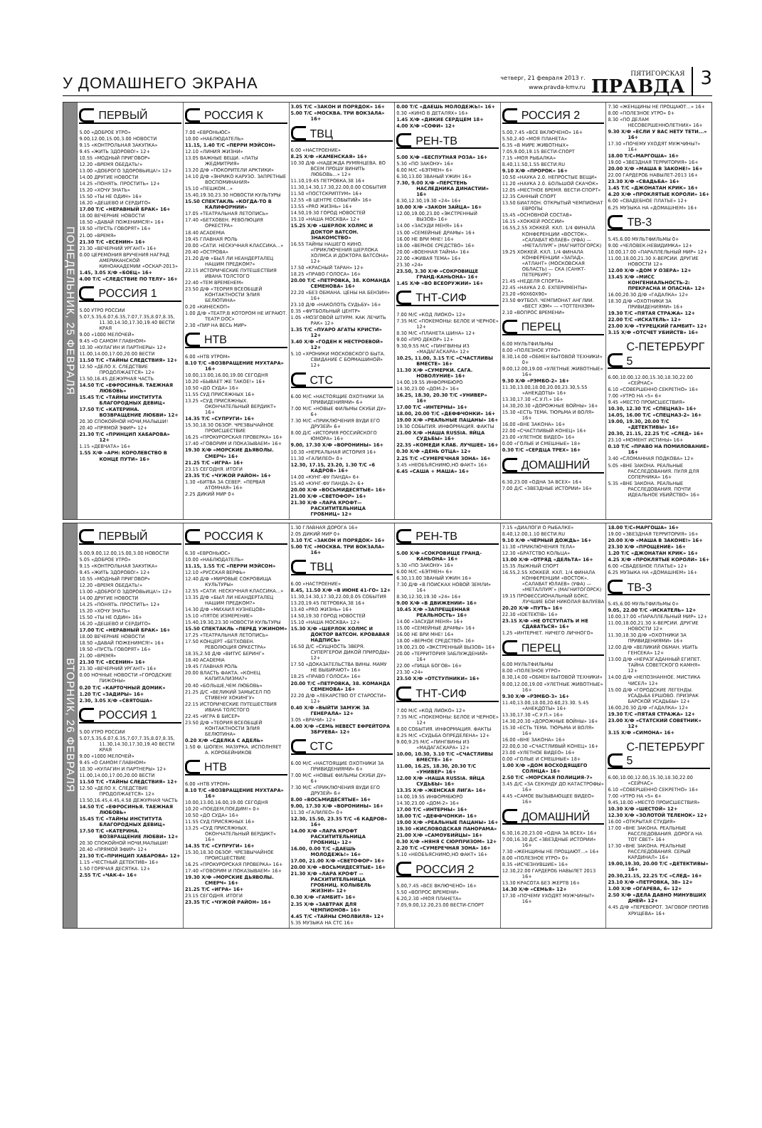У ДОМАШНЕГО ЭКРАНА
четверг, 21 февраля 2013 г.
www.pravda-kmv.ru
ПЯТИГОРСКАЯ
ПРАВДА
3
ПОНЕДЕЛЬНИК, 25 ФЕВРАЛЯ
ПЕРВЫЙ
5.00 «ДОБРОЕ УТРО»
9.00,12.00,15.00,3.00 НОВОСТИ
9.15 «КОНТРОЛЬНАЯ ЗАКУПКА»
9.45 «ЖИТЬ ЗДОРОВО!» 12+
10.55 «МОДНЫЙ ПРИГОВОР»
12.20 «ВРЕМЯ ОБЕДАТЬ!»
13.00 «ДОБРОГО ЗДОРОВЬИЦА!» 12+
14.00 ДРУГИЕ НОВОСТИ
14.25 «ПОНЯТЬ. ПРОСТИТЬ» 12+
15.20 «ХОЧУ ЗНАТЬ»
15.50 «ТЫ НЕ ОДИН» 16+
16.20 «ДЕШЕВО И СЕРДИТО»
17.00 Т/С «НЕРАВНЫЙ БРАК» 16+
18.00 ВЕЧЕРНИЕ НОВОСТИ
18.50 «ДАВАЙ ПОЖЕНИМСЯ!» 16+
19.50 «ПУСТЬ ГОВОРЯТ» 16+
21.00 «ВРЕМЯ»
21.30 Т/С «ЕСЕНИН» 16+
23.30 «ВЕЧЕРНИЙ УРГАНТ» 16+
0.00 ЦЕРЕМОНИЯ ВРУЧЕНИЯ НАГРАД АМЕРИКАНСКОЙ КИНОАКАДЕМИИ «ОСКАР-2013»
1.45, 3.05 Х/Ф «БОЕЦ» 16+
4.00 Т/С «СЛЕДСТВИЕ ПО ТЕЛУ» 16+
РОССИЯ 1
5.00 УТРО РОССИИ
5.07,5.35,6.07,6.35,7.07,7.35,8.07,8.35, 11.30,14.30,17.30,19.40 ВЕСТИ КРАЯ
9.00 «1000 МЕЛОЧЕЙ»
9.45 «О САМОМ ГЛАВНОМ»
10.30 «КУЛАГИН И ПАРТНЕРЫ» 12+
11.00,14.00,17.00,20.00 ВЕСТИ
11.50 Т/С «ТАЙНЫ СЛЕДСТВИЯ» 12+
12.50 «ДЕЛО Х. СЛЕДСТВИЕ ПРОДОЛЖАЕТСЯ» 12+
13.50,16.45 ДЕЖУРНАЯ ЧАСТЬ
14.50 Т/С «ЕФРОСИНЬЯ. ТАЕЖНАЯ ЛЮБОВЬ»
15.45 Т/С «ТАЙНЫ ИНСТИТУТА БЛАГОРОДНЫХ ДЕВИЦ»
17.50 Т/С «КАТЕРИНА. ВОЗВРАЩЕНИЕ ЛЮБВИ» 12+
20.30 СПОКОЙНОЙ НОЧИ,МАЛЫШИ!
20.40 «ПРЯМОЙ ЭФИР» 12+
21.30 Т/С «ПРИНЦИП ХАБАРОВА» 12+
1.15 «ДЕВЧАТА» 16+
1.55 Х/Ф «АРН: КОРОЛЕВСТВО В КОНЦЕ ПУТИ» 16+
РОССИЯ К
7.00 «ЕВРОНЬЮС»
10.00 «НАБЛЮДАТЕЛЬ»
11.15, 1.40 Т/С «ПЕРРИ МЭЙСОН»
12.10 «ЛИНИЯ ЖИЗНИ»
13.05 ВАЖНЫЕ ВЕЩИ. «ЛАТЫ ЖЕДМИТРИЯ»
13.20 Д/Ф «ПОКОРИТЕЛИ АРКТИКИ»
14.10 Д/Ф «ЭНРИКО КАРУЗО. ЗАПРЕТНЫЕ ВОСПОМИНАНИЯ»
15.10 «ПЕШКОМ...»
15.40,19.30,23.30 НОВОСТИ КУЛЬТУРЫ
15.50 СПЕКТАКЛЬ «КОГДА-ТО В КАЛИФОРНИИ»
17.05 «ТЕАТРАЛЬНАЯ ЛЕТОПИСЬ»
17.40 «БЕТХОВЕН. РЕВОЛЮЦИЯ ОРКЕСТРА»
18.40 ACADEMIA
19.45 ГЛАВНАЯ РОЛЬ
20.00 «САТИ. НЕСКУЧНАЯ КЛАССИКА...»
20.40 «ОСТРОВА»
21.20 Д/Ф «БЫЛ ЛИ НЕАНДЕРТАЛЕЦ НАШИМ ПРЕДКОМ?»
22.15 ИСТОРИЧЕСКИЕ ПУТЕШЕСТВИЯ ИВАНА ТОЛСТОГО
22.40 «ТЕМ ВРЕМЕНЕМ»
23.50 Д/Ф «ТЕОРИЯ ВСЕОБЩЕЙ КОНТАКТНОСТИ ЭЛИЯ БЕЛЮТИНА»
0.20 «КИНЕСКОП»
1.00 Д/Ф «ТЕАТР,В КОТОРОМ НЕ ИГРАЮТ. ТЕАТР.DOC»
2.30 «ПИР НА ВЕСЬ МИР»
НТВ
6.00 «НТВ УТРОМ»
8.10 Т/С «ВОЗВРАЩЕНИЕ МУХТАРА» 16+
10.00,13.00,16.00,19.00 СЕГОДНЯ
10.20 «БЫВАЕТ ЖЕ ТАКОЕ!» 16+
10.50 «ДО СУДА» 16+
11.55 СУД ПРИСЯЖНЫХ 16+
13.25 «СУД ПРИСЯЖНЫХ. ОКОНЧАТЕЛЬНЫЙ ВЕРДИКТ» 16+
14.35 Т/С «СУПРУГИ» 16+
15.30,18.30 ОБЗОР. ЧРЕЗВЫЧАЙНОЕ ПРОИСШЕСТВИЕ
16.25 «ПРОКУРОРСКАЯ ПРОВЕРКА» 16+
17.40 «ГОВОРИМ И ПОКАЗЫВАЕМ» 16+
19.30 Х/Ф «МОРСКИЕ ДЬЯВОЛЫ. СМЕРЧ» 16+
21.25 Т/С «ИГРА» 16+
23.15 СЕГОДНЯ. ИТОГИ
23.35 Т/С «ЧУЖОЙ РАЙОН» 16+
1.30 «БИТВА ЗА СЕВЕР. «ПЕРВАЯ АТОМНАЯ» 16+
2.25 ДИКИЙ МИР 0+
3.05 Т/С «ЗАКОН И ПОРЯДОК» 16+
5.00 Т/С «МОСКВА. ТРИ ВОКЗАЛА» 16+
ТВЦ
6.00 «НАСТРОЕНИЕ»
8.25 Х/Ф «КАМЕНСКАЯ» 16+
10.30 Д/Ф «НАДЕЖДА РУМЯНЦЕВА. ВО ВСЕМ ПРОШУ ВИНИТЬ ЛЮБОВЬ...» 12+
11.10,19.45 ПЕТРОВКА,38 16+
11.30,14.30,17.30,22.00,0.00 СОБЫТИЯ
11.50 «ПОСТСКРИПТУМ» 16+
12.55 «В ЦЕНТРЕ СОБЫТИЙ» 16+
13.55 «PRO ЖИЗНЬ» 16+
14.50,19.30 ГОРОД НОВОСТЕЙ
15.10 «НАША МОСКВА» 12+
15.25 Х/Ф «ШЕРЛОК ХОЛМС И ДОКТОР ВАТСОН. ЗНАКОМСТВО»
16.55 ТАЙНЫ НАШЕГО КИНО. «ПРИКЛЮЧЕНИЯ ШЕРЛОКА ХОЛМСА И ДОКТОРА ВАТСОНА» 12+
17.50 «КРАСНЫЙ ТАРАН» 12+
18.25 «ПРАВО ГОЛОСА» 16+
20.00 Т/С «ПЕТРОВКА, 38. КОМАНДА СЕМЕНОВА» 16+
22.20 «БЕЗ ОБМАНА. ЦЕНЫ НА БЕНЗИН» 16+
23.10 Д/Ф «НАКОЛОТЬ СУДЬБУ» 16+
0.35 «ФУТБОЛЬНЫЙ ЦЕНТР»
1.05 «МОЗГОВОЙ ШТУРМ. КАК ЛЕЧИТЬ РАК» 12+
1.35 Т/С «ПУАРО АГАТЫ КРИСТИ» 12+
3.40 Х/Ф «ГОДЕН К НЕСТРОЕВОЙ» 12+
5.10 «ХРОНИКИ МОСКОВСКОГО БЫТА. СВИДАНИЕ С БОРМАШИНОЙ» 12+
СТС
6.00 М/С «НАСТОЯЩИЕ ОХОТНИКИ ЗА ПРИВИДЕНИЯМИ» 6+
7.00 М/С «НОВЫЕ ФИЛЬМЫ СКУБИ ДУ» 6+
7.30 М/С «ПРИКЛЮЧЕНИЯ ВУДИ ЕГО ДРУЗЕЙ» 6+
8.00 Д/С «ИСТОРИЯ РОССИЙСКОГО ЮМОРА» 16+
9.00, 17.30 Х/Ф «ВОРОНИНЫ» 16+
10.30 «НЕРЕАЛЬНАЯ ИСТОРИЯ 16+
11.30 «ГАЛИЛЕО» 0+
12.30, 17.15, 23.20, 1.30 Т/С «6 КАДРОВ» 16+
14.00 «КУНГ-ФУ ПАНДА» 6+
15.40 «КУНГ-ФУ ПАНДА-2» 6+
20.00 Х/Ф «ВОСЬМИДЕСЯТЫЕ» 16+
21.00 Х/Ф «СВЕТОФОР» 16+
21.30 Х/Ф «ЛАРА КРОФТ— РАСХИТИТЕЛЬНИЦА ГРОБНИЦ» 12+
0.00 Т/С «ДАЕШЬ МОЛОДЕЖЬ!» 16+
0.30 «КИНО В ДЕТАЛЯХ» 16+
1.45 Х/Ф «ДИКИЕ СЕРДЦЕМ 18+
4.00 Х/Ф «СОФИ» 12+
РЕН-ТВ
5.00 Х/Ф «БЕСПУТНАЯ РОЗА» 16+
5.30 «ПО ЗАКОНУ» 16+
6.00 М/С «БЭТМЕН» 6+
6.30,13.00 ЗВАНЫЙ УЖИН 16+
7.30, 9.00 Х/Ф «ПЕРСТЕНЬ НАСЛЕДНИКА ДИНАСТИИ» 16+
8.30,12.30,19.30 «24» 16+
10.00 Х/Ф «ЗАКОН ЗАЙЦА» 16+
12.00,19.00,23.00 «ЭКСТРЕННЫЙ ВЫЗОВ» 16+
14.00 «ЗАСУДИ МЕНЯ» 16+
15.00 «СЕМЕЙНЫЕ ДРАМЫ» 16+
16.00 НЕ ВРИ МНЕ! 16+
18.00 «ВЕРНОЕ СРЕДСТВО» 16+
20.00 «ВОЕННАЯ ТАЙНА» 16+
22.00 «ЖИВАЯ ТЕМА» 16+
23.30 «24»
23.50, 3.30 Х/Ф «СОКРОВИЩЕ ГРАНД-КАНЬОНА» 16+
1.45 Х/Ф «ВО ВСЕОРУЖИИ» 16+
ТНТ-СИФ
7.00 М/С «КОД ЛИОКО» 12+
7.35 М/С «ПОКЕМОНЫ: БЕЛОЕ И ЧЕРНОЕ» 12+
8.30 М/С «ПЛАНЕТА ШИНА» 12+
9.00 «ПРО ДЕКОР» 12+
9.30,9.55 М/С «ПИНГВИНЫ ИЗ «МАДАГАСКАРА» 12+
10.25, 11.00, 3.15 Т/С «СЧАСТЛИВЫ ВМЕСТЕ» 16+
11.30 Х/Ф «СУМЕРКИ. САГА. НОВОЛУНИЕ» 16+
14.00,19.55 ИНФОРМБЮРО
14.30,23.00 «ДОМ-2» 16+
16.25, 18.30, 20.30 Т/С «УНИВЕР» 16+
17.00 Т/С «ИНТЕРНЫ» 16+
18.00, 20.00 Т/С «ДЕФФЧОНКИ» 16+
19.00 Х/Ф «РЕАЛЬНЫЕ ПАЦАНЫ» 16+
19.30 СОБЫТИЯ. ИНФОРМАЦИЯ. ФАКТЫ
21.00 Х/Ф «НАША RUSSIA. ЯЙЦА СУДЬБЫ» 16+
22.35 «КОМЕДИ КЛАБ. ЛУЧШЕЕ» 16+
0.30 Х/Ф «ДЕНЬ ОТЦА» 12+
2.25 Т/С «СУМЕРЕЧНАЯ ЗОНА» 16+
3.45 «НЕОБЪЯСНИМО,НО ФАКТ» 16+
6.45 «САША + МАША» 16+
РОССИЯ 2
5.00,7.45 «ВСЕ ВКЛЮЧЕНО» 16+
5.50,2.40 «МОЯ ПЛАНЕТА»
6.35 «В МИРЕ ЖИВОТНЫХ»
7.05,9.00,19.15 ВЕСТИ-СПОРТ
7.15 «МОЯ РЫБАЛКА»
8.40,11.50,1.55 ВЕСТИ.RU
9.10 Х/Ф «ПРОРОК» 16+
10.50 «НАУКА 2.0. НЕПРОСТЫЕ ВЕЩИ»
11.20 «НАУКА 2.0. БОЛЬШОЙ СКАЧОК»
12.05 «МЕСТНОЕ ВРЕМЯ. ВЕСТИ-СПОРТ»
12.35 САННЫЙ СПОРТ
13.50 БИАТЛОН. ОТКРЫТЫЙ ЧЕМПИОНАТ ЕВРОПЫ
15.45 «ОСНОВНОЙ СОСТАВ»
16.15 «ХОККЕЙ РОССИИ»
16.55,2.55 ХОККЕЙ. КХЛ. 1/4 ФИНАЛА КОНФЕРЕНЦИИ «ВОСТОК». «САЛАВАТ ЮЛАЕВ» (УФА) — «МЕТАЛЛУРГ» (МАГНИТОГОРСК)
19.25 ХОККЕЙ. КХЛ. 1/4 ФИНАЛА КОНФЕРЕНЦИИ «ЗАПАД». «АТЛАНТ» (МОСКОВСКАЯ ОБЛАСТЬ) — СКА (САНКТ-ПЕТЕРБУРГ)
21.45 «НЕДЕЛЯ СПОРТА»
22.45 «НАУКА 2.0. ЕХПЕРИМЕНТЫ»
23.20 «90Х60Х90»
23.50 ФУТБОЛ. ЧЕМПИОНАТ АНГЛИИ. «ВЕСТ ХЭМ» — «ТОТТЕНХЭМ»
2.10 «ВОПРОС ВРЕМЕНИ»
ПЕРЕЦ
6.00 МУЛЬТФИЛЬМЫ
8.00 «ПОЛЕЗНОЕ УТРО»
8.30,14.00 «ОБМЕН БЫТОВОЙ ТЕХНИКИ» 0+
9.00,12.00,19.00 «УЛЕТНЫЕ ЖИВОТНЫЕ» 16+
9.30 Х/Ф «РЭМБО-2» 16+
11.30,13.00,18.00,20.00,23.30,5.55 «АНЕКДОТЫ» 16+
13.30,17.30 «С.У.П.» 16+
14.30,20.30 «ДОРОЖНЫЕ ВОЙНЫ» 16+
15.30 «ЕСТЬ ТЕМА. ТЮРЬМА И ВОЛЯ» 16+
16.00 «ВНЕ ЗАКОНА» 16+
22.00 «СЧАСТЛИВЫЙ КОНЕЦ» 16+
23.00 «УЛЕТНОЕ ВИДЕО» 16+
0.00 «ГОЛЫЕ И СМЕШНЫЕ» 18+
0.30 Т/С «СЕРДЦА ТРЕХ» 16+
ДОМАШНИЙ
6.30,23.00 «ОДНА ЗА ВСЕХ» 16+
7.00 Д/С «ЗВЕЗДНЫЕ ИСТОРИИ» 16+
7.30 «ЖЕНЩИНЫ НЕ ПРОЩАЮТ...» 16+
8.00 «ПОЛЕЗНОЕ УТРО» 0+
8.30 «ПО ДЕЛАМ НЕСОВЕРШЕННОЛЕТНИХ» 16+
9.30 Х/Ф «ЕСЛИ У ВАС НЕТУ ТЕТИ...» 16+
17.30 «ПОЧЕМУ УХОДЯТ МУЖЧИНЫ?» 16+
18.00 Т/С«МАРГОША» 16+
19.00 «ЗВЕЗДНАЯ ТЕРРИТОРИЯ» 16+
20.00 Х/Ф «МАША В ЗАКОНЕ!» 16+
22.00 ГАРДЕРОБ НАВЫЛЕТ-2013 16+
23.30 Х/Ф «СВАДЬБА» 16+
1.45 Т/С «ДЖОНАТАН КРИК» 16+
4.20 Х/Ф «ПРОКЛЯТЫЕ КОРОЛИ» 16+
6.00 «СВАДЕБНОЕ ПЛАТЬЕ» 12+
6.25 МУЗЫКА НА «ДОМАШНЕМ» 16+
ТВ-3
5.45,6.00 МУЛЬТФИЛЬМЫ 0+
9.00 «ЧЕЛОВЕК-НЕВИДИМКА» 12+
10.00,17.00 «ПАРАЛЛЕЛЬНЫЙ МИР» 12+
11.00,18.00,21.30 Х-ВЕРСИИ. ДРУГИЕ НОВОСТИ 12+
12.00 Х/Ф «ДОМ У ОЗЕРА» 12+
13.45 Х/Ф «МИСС КОНГЕНИАЛЬНОСТЬ-2: ПРЕКРАСНА И ОПАСНА» 12+
16.00,20.30 Д/Ф «ГАДАЛКА» 12+
18.30 Д/Ф «ОХОТНИКИ ЗА ПРИВИДЕНИЯМИ» 16+
19.30 Т/С «ПЯТАЯ СТРАЖА» 12+
22.00 Т/С «ИСКАТЕЛЬ» 12+
23.00 Х/Ф «ТУРЕЦКИЙ ГАМБИТ» 12+
3.15 Х/Ф «ОТСЧЕТ УБИЙСТВ» 16+
С-ПЕТЕРБУРГ 5
6.00,10.00,12.00,15.30,18.30,22.00 «СЕЙЧАС»
6.10 «СОВЕРШЕННО СЕКРЕТНО» 16+
7.00 «УТРО НА «5» 6+
9.45 «МЕСТО ПРОИСШЕСТВИЯ»
10.30, 12.30 Т/С «СПЕЦНАЗ» 16+
14.05, 16.00 Т/С «СПЕЦНАЗ-2» 16+
19.00, 19.30, 20.00 Т/С «ДЕТЕКТИВЫ» 16+
20.30, 21.15, 22.25 Т/С «СЛЕД» 16+
23.10 «МОМЕНТ ИСТИНЫ» 16+
0.10 Т/С «ПРАВО НА ПОМИЛОВАНИЕ» 16+
3.40 «СЛОМАННАЯ ПОДКОВА» 12+
5.05 «ВНЕ ЗАКОНА. РЕАЛЬНЫЕ РАССЛЕДОВАНИЯ. ПУЛЯ ДЛЯ СОПЕРНИКА» 16+
5.35 «ВНЕ ЗАКОНА. РЕАЛЬНЫЕ РАССЛЕДОВАНИЯ. ПОЧТИ ИДЕАЛЬНОЕ УБИЙСТВО» 16+
ВТОРНИК, 26 ФЕВРАЛЯ
ПЕРВЫЙ
5.00,9.00,12.00,15.00,3.00 НОВОСТИ
5.05 «ДОБРОЕ УТРО»
9.15 «КОНТРОЛЬНАЯ ЗАКУПКА»
9.45 «ЖИТЬ ЗДОРОВО!» 12+
10.55 «МОДНЫЙ ПРИГОВОР»
12.20 «ВРЕМЯ ОБЕДАТЬ!»
13.00 «ДОБРОГО ЗДОРОВЬИЦА!» 12+
14.00 ДРУГИЕ НОВОСТИ
14.25 «ПОНЯТЬ. ПРОСТИТЬ» 12+
15.20 «ХОЧУ ЗНАТЬ»
15.50 «ТЫ НЕ ОДИН» 16+
16.20 «ДЕШЕВО И СЕРДИТО»
17.00 Т/С «НЕРАВНЫЙ БРАК» 16+
18.00 ВЕЧЕРНИЕ НОВОСТИ
18.50 «ДАВАЙ ПОЖЕНИМСЯ!» 16+
19.50 «ПУСТЬ ГОВОРЯТ» 16+
21.00 «ВРЕМЯ»
21.30 Т/С «ЕСЕНИН» 16+
23.30 «ВЕЧЕРНИЙ УРГАНТ» 16+
0.00 НОЧНЫЕ НОВОСТИ «ГОРОДСКИЕ ПИЖОНЫ»
0.20 Т/С «КАРТОЧНЫЙ ДОМИК»
1.20 Т/С «ЗАДИРЫ» 16+
2.30, 3.05 Х/Ф «СВЯТОША»
РОССИЯ 1
5.00 УТРО РОССИИ
5.07,5.35,6.07,6.35,7.07,7.35,8.07,8.35, 11.30,14.30,17.30,19.40 ВЕСТИ КРАЯ
9.00 «1000 МЕЛОЧЕЙ»
9.45 «О САМОМ ГЛАВНОМ»
10.30 «КУЛАГИН И ПАРТНЕРЫ» 12+
11.00,14.00,17.00,20.00 ВЕСТИ
11.50 Т/С «ТАЙНЫ СЛЕДСТВИЯ» 12+
12.50 «ДЕЛО Х. СЛЕДСТВИЕ ПРОДОЛЖАЕТСЯ» 12+
13.50,16.45,4.45,4.58 ДЕЖУРНАЯ ЧАСТЬ
14.50 Т/С «ЕФРОСИНЬЯ. ТАЕЖНАЯ ЛЮБОВЬ»
15.45 Т/С «ТАЙНЫ ИНСТИТУТА БЛАГОРОДНЫХ ДЕВИЦ»
17.50 Т/С «КАТЕРИНА. ВОЗВРАЩЕНИЕ ЛЮБВИ» 12+
20.30 СПОКОЙНОЙ НОЧИ,МАЛЫШИ!
20.40 «ПРЯМОЙ ЭФИР» 12+
21.30 Т/С«ПРИНЦИП ХАБАРОВА» 12+
1.15 «ЧЕСТНЫЙ ДЕТЕКТИВ» 16+
1.50 ГОРЯЧАЯ ДЕСЯТКА. 12+
2.55 Т/С «ЧАК-4» 16+
РОССИЯ К
6.30 «ЕВРОНЬЮС»
10.00 «НАБЛЮДАТЕЛЬ»
11.15, 1.55 Т/С «ПЕРРИ МЭЙСОН»
12.10 «РУССКАЯ ВЕРФЬ»
12.40 Д/Ф «МИРОВЫЕ СОКРОВИЩА КУЛЬТУРЫ»
12.55 «САТИ. НЕСКУЧНАЯ КЛАССИКА...»
13.35 Д/Ф «БЫЛ ЛИ НЕАНДЕРТАЛЕЦ НАШИМ ПРЕДКОМ?»
14.30 Д/Ф «МИХАИЛ КУЗНЕЦОВ»
15.10 «ПЯТОЕ ИЗМЕРЕНИЕ»
15.40,19.30,23.30 НОВОСТИ КУЛЬТУРЫ
15.50 СПЕКТАКЛЬ «ПЕРЕД УЖИНОМ»
17.25 «ТЕАТРАЛЬНАЯ ЛЕТОПИСЬ»
17.50 КОНЦЕРТ «БЕТХОВЕН. РЕВОЛЮЦИЯ ОРКЕСТРА»
18.35,2.50 Д/Ф «ВИТУС БЕРИНГ»
18.40 ACADEMIA
19.45 ГЛАВНАЯ РОЛЬ
20.00 ВЛАСТЬ ФАКТА. «КОНЕЦ КАПИТАЛИЗМА?»
20.40 «БОЛЬШЕ,ЧЕМ ЛЮБОВЬ»
21.25 Д/С «ВЕЛИКИЙ ЗАМЫСЕЛ ПО СТИВЕНУ ХОКИНГУ»
22.15 ИСТОРИЧЕСКИЕ ПУТЕШЕСТВИЯ ИВАНА ТОЛСТОГО
22.45 «ИГРА В БИСЕР»
23.50 Д/Ф «ТЕОРИЯ ВСЕОБЩЕЙ КОНТАКТНОСТИ ЭЛИЯ БЕЛЮТИНА»
0.20 Х/Ф «СДЕЛКА С АДЕЛЬ»
1.50 Ф. ШОПЕН. МАЗУРКА. ИСПОЛНЯЕТ А. КОРОБЕЙНИКОВ
НТВ
6.00 «НТВ УТРОМ»
8.10 Т/С «ВОЗВРАЩЕНИЕ МУХТАРА» 16+
10.00,13.00,16.00,19.00 СЕГОДНЯ
10.20 «ПОЕДЕМ,ПОЕДИМ!» 0+
10.50 «ДО СУДА» 16+
11.55 СУД ПРИСЯЖНЫХ 16+
13.25 «СУД ПРИСЯЖНЫХ. ОКОНЧАТЕЛЬНЫЙ ВЕРДИКТ» 16+
14.35 Т/С «СУПРУГИ» 16+
15.30,18.30 ОБЗОР. ЧРЕЗВЫЧАЙНОЕ ПРОИСШЕСТВИЕ
16.25 «ПРОКУРОРСКАЯ ПРОВЕРКА» 16+
17.40 «ГОВОРИМ И ПОКАЗЫВАЕМ» 16+
19.30 Х/Ф «МОРСКИЕ ДЬЯВОЛЫ. СМЕРЧ» 16+
21.25 Т/С «ИГРА» 16+
23.15 СЕГОДНЯ. ИТОГИ
23.35 Т/С «ЧУЖОЙ РАЙОН» 16+
1.30 ГЛАВНАЯ ДОРОГА 16+
2.05 ДИКИЙ МИР 0+
3.10 Т/С «ЗАКОН И ПОРЯДОК» 16+
5.00 Т/С «МОСКВА. ТРИ ВОКЗАЛА» 16+
ТВЦ
6.00 «НАСТРОЕНИЕ»
8.45, 11.50 Х/Ф «В ИЮНЕ 41-ГО» 12+
11.30,14.30,17.30,22.00,0.05 СОБЫТИЯ
13.20,19.45 ПЕТРОВКА,38 16+
13.40 «PRO ЖИЗНЬ» 16+
14.50,19.30 ГОРОД НОВОСТЕЙ
15.10 «НАША МОСКВА» 12+
15.30 Х/Ф «ШЕРЛОК ХОЛМС И ДОКТОР ВАТСОН. КРОВАВАЯ НАДПИСЬ»
16.50 Д/С «СУЩНОСТЬ ЗВЕРЯ. СУПЕРГЕРОИ ДИКОЙ ПРИРОДЫ» 12+
17.50 «ДОКАЗАТЕЛЬСТВА ВИНЫ. МАМУ НЕ ВЫБИРАЮТ» 16+
18.25 «ПРАВО ГОЛОСА» 16+
20.00 Т/С «ПЕТРОВКА, 38. КОМАНДА СЕМЕНОВА» 16+
22.20 Д/Ф «ЛЕКАРСТВО ОТ СТАРОСТИ» 12+
0.40 Х/Ф «ВЫЙТИ ЗАМУЖ ЗА ГЕНЕРАЛА» 12+
3.05 «ВРАЧИ» 12+
4.00 Х/Ф «СЕМЬ НЕВЕСТ ЕФРЕЙТОРА ЗБРУЕВА» 12+
СТС
6.00 М/С «НАСТОЯЩИЕ ОХОТНИКИ ЗА ПРИВИДЕНИЯМИ» 6+
7.00 М/С «НОВЫЕ ФИЛЬМЫ СКУБИ ДУ» 6+
7.30 М/С «ПРИКЛЮЧЕНИЯ ВУДИ ЕГО ДРУЗЕЙ» 6+
8.00 «ВОСЬМИДЕСЯТЫЕ» 16+
9.00, 17.30 Х/Ф «ВОРОНИНЫ» 16+
11.30 «ГАЛИЛЕО» 0+
12.30, 15.50, 23.35 Т/С «6 КАДРОВ» 16+
14.00 Х/Ф «ЛАРА КРОФТ РАСХИТИТЕЛЬНИЦА ГРОБНИЦ» 12+
16.00, 0.00 Т/С «ДАЕШЬ МОЛОДЕЖЬ!» 16+
17.00, 21.00 Х/Ф «СВЕТОФОР» 16+
20.00 Х/Ф «ВОСЬМИДЕСЯТЫЕ» 16+
21.30 Х/Ф «ЛАРА КРОФТ — РАСХИТИТЕЛЬНИЦА ГРОБНИЦ. КОЛЫБЕЛЬ ЖИЗНИ» 12+
0.30 Х/Ф «ГАМБИТ» 16+
2.35 Х/Ф «ЗАВТРАК ДЛЯ ЧЕМПИОНОВ» 16+
4.45 Т/С «ТАЙНЫ СМОЛВИЛЯ» 12+
5.35 МУЗЫКА НА СТС 16+
РЕН-ТВ
5.00 Х/Ф «СОКРОВИЩЕ ГРАНД-КАНЬОНА» 16+
5.30 «ПО ЗАКОНУ» 16+
6.00 М/С «БЭТМЕН» 6+
6.30,13.00 ЗВАНЫЙ УЖИН 16+
7.30 Д/Ф «В ПОИСКАХ НОВОЙ ЗЕМЛИ» 16+
8.30,12.30,19.30 «24» 16+
9.00 Х/Ф «В ДВИЖЕНИИ» 16+
10.45 Х/Ф «ЗАПРЕЩЕННАЯ РЕАЛЬНОСТЬ» 16+
14.00 «ЗАСУДИ МЕНЯ» 16+
15.00 «СЕМЕЙНЫЕ ДРАМЫ» 16+
16.00 НЕ ВРИ МНЕ! 16+
18.00 «ВЕРНОЕ СРЕДСТВО» 16+
19.00,23.00 «ЭКСТРЕННЫЙ ВЫЗОВ» 16+
20.00 «ТЕРРИТОРИЯ ЗАБЛУЖДЕНИЙ» 16+
22.00 «ПИЩА БОГОВ» 16+
23.30 «24»
23.50 Х/Ф «ОТСТУПНИКИ» 16+
ТНТ-СИФ
7.00 М/С «КОД ЛИОКО» 12+
7.35 М/С «ПОКЕМОНЫ: БЕЛОЕ И ЧЕРНОЕ» 12+
8.00 СОБЫТИЯ. ИНФОРМАЦИЯ. ФАКТЫ
8.25 М/С «СУДЬБА ОПРЕДЕЛЕНА» 12+
9.00,9.25 М/С «ПИНГВИНЫ ИЗ «МАДАГАСКАРА» 12+
10.00, 10.30, 3.10 Т/С «СЧАСТЛИВЫ ВМЕСТЕ» 16+
11.00, 16.25, 18.30, 20.30 Т/С «УНИВЕР» 16+
12.00 Х/Ф «НАША RUSSIA. ЯЙЦА СУДЬБЫ» 16+
13.35 Х/Ф «ЖЕНСКАЯ ЛИГА» 16+
14.00,19.55 ИНФОРМБЮРО
14.30,23.00 «ДОМ-2» 16+
17.00 Т/С «ИНТЕРНЫ» 16+
18.00 Т/С «ДЕФФЧОНКИ» 16+
19.00 Х/Ф «РЕАЛЬНЫЕ ПАЦАНЫ» 16+
19.30 «КИСЛОВОДСКАЯ ПАНОРАМА»
21.00 Х/Ф «САМОУБИЙЦЫ» 16+
0.30 Х/Ф «НЯНЯ С СЮРПРИЗОМ» 12+
2.20 Т/С «СУМЕРЕЧНАЯ ЗОНА» 16+
5.10 «НЕОБЪЯСНИМО,НО ФАКТ» 16+
РОССИЯ 2
5.00,7.45 «ВСЕ ВКЛЮЧЕНО» 16+
5.50 «ВОПРОС ВРЕМЕНИ»
6.20,2.30 «МОЯ ПЛАНЕТА»
7.05,9.00,12.20,23.00 ВЕСТИ-СПОРТ
7.15 «ДИАЛОГИ О РЫБАЛКЕ»
8.40,12.00,1.10 ВЕСТИ.RU
9.10 Х/Ф «ЧЕРНЫЙ ДОЖДЬ» 16+
11.30 «ПРИКЛЮЧЕНИЯ ТЕЛА»
12.30 «БРАТСТВО КОЛЬЦА»
13.00 Х/Ф «ОТРЯД «ДЕЛЬТА» 16+
15.35 ЛЫЖНЫЙ СПОРТ
16.55,2.55 ХОККЕЙ. КХЛ. 1/4 ФИНАЛА КОНФЕРЕНЦИИ «ВОСТОК». «САЛАВАТ ЮЛАЕВ» (УФА) — «МЕТАЛЛУРГ» (МАГНИТОГОРСК)
19.15 ПРОФЕССИОНАЛЬНЫЙ БОКС. ЛУЧШИЕ БОИ НИКОЛАЯ ВАЛУЕВА
20.20 Х/Ф «ПУТЬ» 16+
22.30 «IDETEKTIB» 16+
23.15 Х/Ф «НЕ ОТСТУПАТЬ И НЕ СДАВАТЬСЯ» 16+
1.25 «ИНТЕРНЕТ. НИЧЕГО ЛИЧНОГО»
ПЕРЕЦ
6.00 МУЛЬТФИЛЬМЫ
8.00 «ПОЛЕЗНОЕ УТРО»
8.30,14.00 «ОБМЕН БЫТОВОЙ ТЕХНИКИ»
9.00,12.00,19.00 «УЛЕТНЫЕ ЖИВОТНЫЕ» 16+
9.30 Х/Ф «РЭМБО-3» 16+
11.40,13.00,18.00,20.60,23.30. 5.45 «АНЕКДОТЫ» 16+
13.30,17.30 «С.У.П.» 16+
14.30,20.30 «ДОРОЖНЫЕ ВОЙНЫ» 16+
15.30 «ЕСТЬ ТЕМА. ТЮРЬМА И ВОЛЯ» 16+
16.00 «ВНЕ ЗАКОНА» 16+
22.00,0.30 «СЧАСТЛИВЫЙ КОНЕЦ» 16+
23.00 «УЛЕТНОЕ ВИДЕО» 16+
0.00 «ГОЛЫЕ И СМЕШНЫЕ» 18+
1.00 Х/Ф «ДОМ ВОСХОДЯЩЕГО СОЛНЦА» 16+
2.50 Т/С «МОРСКАЯ ПОЛИЦИЯ-7»
3.45 Д/С «ЗА СЕКУНДУ ДО КАТАСТРОФЫ» 16+
4.45 «САМОЕ ВЫЗЫВАЮЩЕЕ ВИДЕО» 16+
ДОМАШНИЙ
6.30,16.20,23.00 «ОДНА ЗА ВСЕХ» 16+
7.00,16.30 Д/С «ЗВЕЗДНЫЕ ИСТОРИИ» 16+
7.30 «ЖЕНЩИНЫ НЕ ПРОЩАЮТ...» 16+
8.00 «ПОЛЕЗНОЕ УТРО» 0+
8.35 «ИСЧЕЗНУВШИЕ» 16+
12.30,22.00 ГАРДЕРОБ НАВЫЛЕТ 2013 16+
13.30 КРАСОТА БЕЗ ЖЕРТВ 16+
14.30 Х/Ф «СЕМЬЯ» 12+
17.30 «ПОЧЕМУ УХОДЯТ МУЖЧИНЫ?» 16+
18.00 Т/С«МАРГОША» 16+
19.00 «ЗВЕЗДНАЯ ТЕРРИТОРИЯ» 16+
20.00 Х/Ф «МАША В ЗАКОНЕ!» 16+
23.30 Х/Ф «ПРОЩЕНИЕ» 16+
1.20 Т/С «ДЖОНАТАН КРИК» 16+
4.25 Х/Ф «ПРОКЛЯТЫЕ КОРОЛИ» 16+
6.00 «СВАДЕБНОЕ ПЛАТЬЕ» 12+
6.25 МУЗЫКА НА «ДОМАШНЕМ» 16+
ТВ-3
5.45,6.00 МУЛЬТФИЛЬМЫ 0+
9.05, 22.00 Т/С «ИСКАТЕЛЬ» 12+
10.00,17.00 «ПАРАЛЛЕЛЬНЫЙ МИР» 12+
11.00,18.00,21.30 Х-ВЕРСИИ. ДРУГИЕ НОВОСТИ 12+
11.30,18.30 Д/Ф «ОХОТНИКИ ЗА ПРИВИДЕНИЯМИ» 16+
12.00 Д/Ф «ВЕЛИКИЙ ОБМАН. УБИТЬ ГЕНСЕКА» 12+
13.00 Д/Ф «НЕРАЗГАДАННЫЙ ЕГИПЕТ. ТАЙНА СОВЕТСКОГО КАМНЯ» 12+
14.00 Д/Ф «НЕПОЗНАННОЕ. МИСТИКА ЧИСЕЛ» 12+
15.00 Д/Ф «ГОРОДСКИЕ ЛЕГЕНДЫ. УСАДЬБА ЕРШОВО. ПРИЗРАК БАРСКОЙ УСАДЬБЫ» 12+
16.00,20.30 Д/Ф «ГАДАЛКА» 12+
19.30 Т/С «ПЯТАЯ СТРАЖА» 12+
23.00 Х/Ф «СТАТСКИЙ СОВЕТНИК» 12+
3.15 Х/Ф «СИМОНА» 16+
С-ПЕТЕРБУРГ 5
6.00,10.00,12.00,15.30,18.30,22.00 «СЕЙЧАС»
6.10 «СОВЕРШЕННО СЕКРЕТНО» 16+
7.00 «УТРО НА «5» 6+
9.45,18.00 «МЕСТО ПРОИСШЕСТВИЯ»
10.30 Х/Ф «ШЕСТОЙ» 12+
12.30 Х/Ф «ЗОЛОТОЙ ТЕЛЕНОК» 12+
16.00 «ОТКРЫТАЯ СТУДИЯ»
17.00 «ВНЕ ЗАКОНА. РЕАЛЬНЫЕ РАССЛЕДОВАНИЯ. ДОРОГА НА ТОТ СВЕТ» 16+
17.30 «ВНЕ ЗАКОНА. РЕАЛЬНЫЕ РАССЛЕДОВАНИЯ. СЕРЫЙ КАРДИНАЛ» 16+
19.00,19.30, 20.00 Т/С «ДЕТЕКТИВЫ» 16+
20.30,21.15, 22.25 Т/С «СЛЕД» 16+
23.10 Х/Ф «ПЕТРОВКА, 38» 12+
1.00 Х/Ф «ОГАРЕВА, 6» 12+
2.50 Х/Ф «ДЕЛА ДАВНО МИНУВШИХ ДНЕЙ» 12+
4.45 Д/Ф «ПЕРЕВОРОТ. ЗАГОВОР ПРОТИВ ХРУЩЕВА» 16+